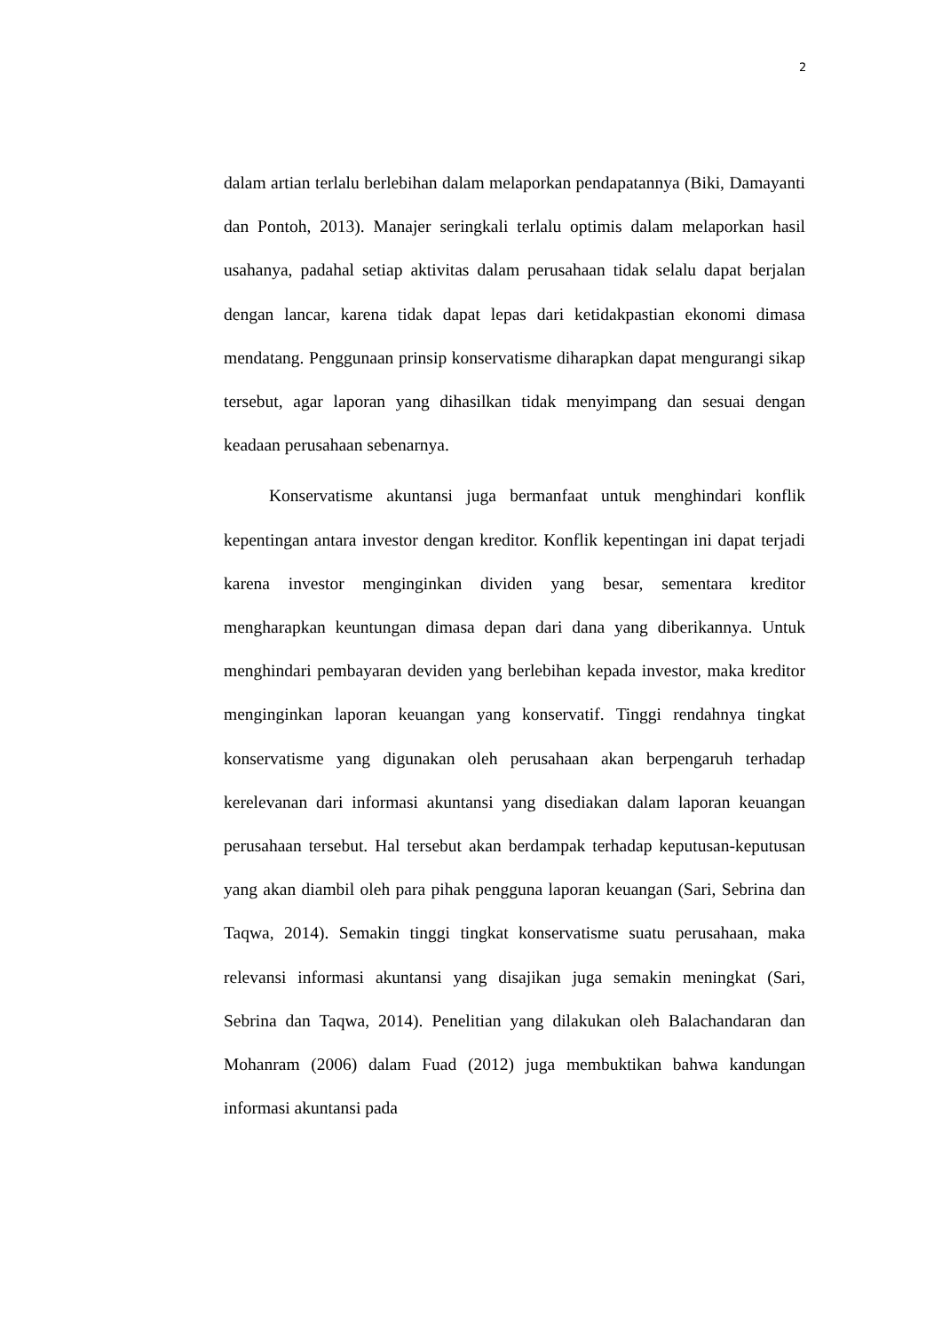2
dalam artian terlalu berlebihan dalam melaporkan pendapatannya (Biki, Damayanti dan Pontoh, 2013). Manajer seringkali terlalu optimis dalam melaporkan hasil usahanya, padahal setiap aktivitas dalam perusahaan tidak selalu dapat berjalan dengan lancar, karena tidak dapat lepas dari ketidakpastian ekonomi dimasa mendatang. Penggunaan prinsip konservatisme diharapkan dapat mengurangi sikap tersebut, agar laporan yang dihasilkan tidak menyimpang dan sesuai dengan keadaan perusahaan sebenarnya.
Konservatisme akuntansi juga bermanfaat untuk menghindari konflik kepentingan antara investor dengan kreditor. Konflik kepentingan ini dapat terjadi karena investor menginginkan dividen yang besar, sementara kreditor mengharapkan keuntungan dimasa depan dari dana yang diberikannya. Untuk menghindari pembayaran deviden yang berlebihan kepada investor, maka kreditor menginginkan laporan keuangan yang konservatif. Tinggi rendahnya tingkat konservatisme yang digunakan oleh perusahaan akan berpengaruh terhadap kerelevanan dari informasi akuntansi yang disediakan dalam laporan keuangan perusahaan tersebut. Hal tersebut akan berdampak terhadap keputusan-keputusan yang akan diambil oleh para pihak pengguna laporan keuangan (Sari, Sebrina dan Taqwa, 2014). Semakin tinggi tingkat konservatisme suatu perusahaan, maka relevansi informasi akuntansi yang disajikan juga semakin meningkat (Sari, Sebrina dan Taqwa, 2014). Penelitian yang dilakukan oleh Balachandaran dan Mohanram (2006) dalam Fuad (2012) juga membuktikan bahwa kandungan informasi akuntansi pada